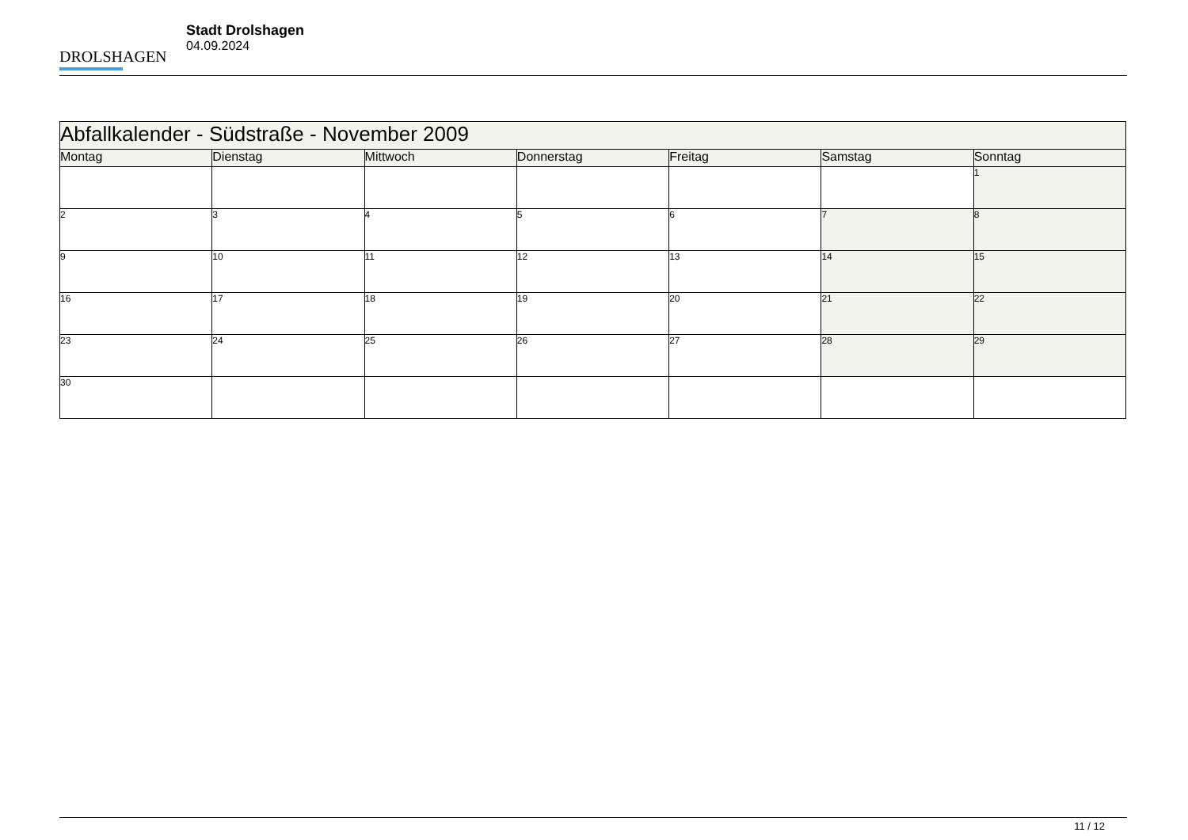DROLSHAGEN
Stadt Drolshagen
04.09.2024
| Abfallkalender - Südstraße - November 2009 | | | | | | |
| --- | --- | --- | --- | --- | --- | --- |
| Montag | Dienstag | Mittwoch | Donnerstag | Freitag | Samstag | Sonntag |
| | | | | | | 1 |
| 2 | 3 | 4 | 5 | 6 | 7 | 8 |
| 9 | 10 | 11 | 12 | 13 | 14 | 15 |
| 16 | 17 | 18 | 19 | 20 | 21 | 22 |
| 23 | 24 | 25 | 26 | 27 | 28 | 29 |
| 30 | | | | | | |
11 / 12